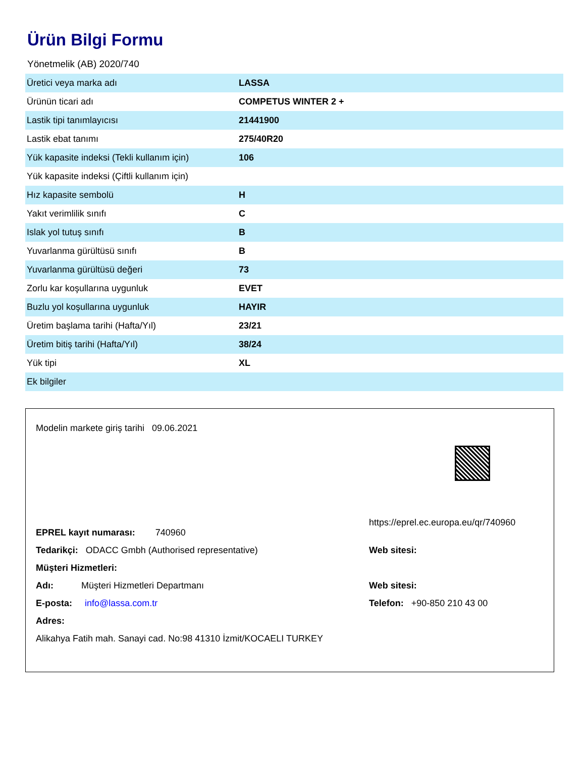Ürün Bilgi Formu
Yönetmelik (AB) 2020/740
| Üretici veya marka adı | LASSA |
| Ürünün ticari adı | COMPETUS WINTER 2 + |
| Lastik tipi tanımlayıcısı | 21441900 |
| Lastik ebat tanımı | 275/40R20 |
| Yük kapasite indeksi (Tekli kullanım için) | 106 |
| Yük kapasite indeksi (Çiftli kullanım için) | |
| Hız kapasite sembolü | H |
| Yakıt verimlilik sınıfı | C |
| Islak yol tutuş sınıfı | B |
| Yuvarlanma gürültüsü sınıfı | B |
| Yuvarlanma gürültüsü değeri | 73 |
| Zorlu kar koşullarına uygunluk | EVET |
| Buzlu yol koşullarına uygunluk | HAYIR |
| Üretim başlama tarihi (Hafta/Yıl) | 23/21 |
| Üretim bitiş tarihi (Hafta/Yıl) | 38/24 |
| Yük tipi | XL |
| Ek bilgiler | |
Modelin markete giriş tarihi 09.06.2021
EPREL kayıt numarası: 740960
https://eprel.ec.europa.eu/qr/740960
Tedarikçi: ODACC Gmbh (Authorised representative) Web sitesi:
Müşteri Hizmetleri:
Adı: Müşteri Hizmetleri Departmanı Web sitesi:
E-posta: info@lassa.com.tr Telefon: +90-850 210 43 00
Adres:
Alikahya Fatih mah. Sanayi cad. No:98 41310 İzmit/KOCAELI TURKEY